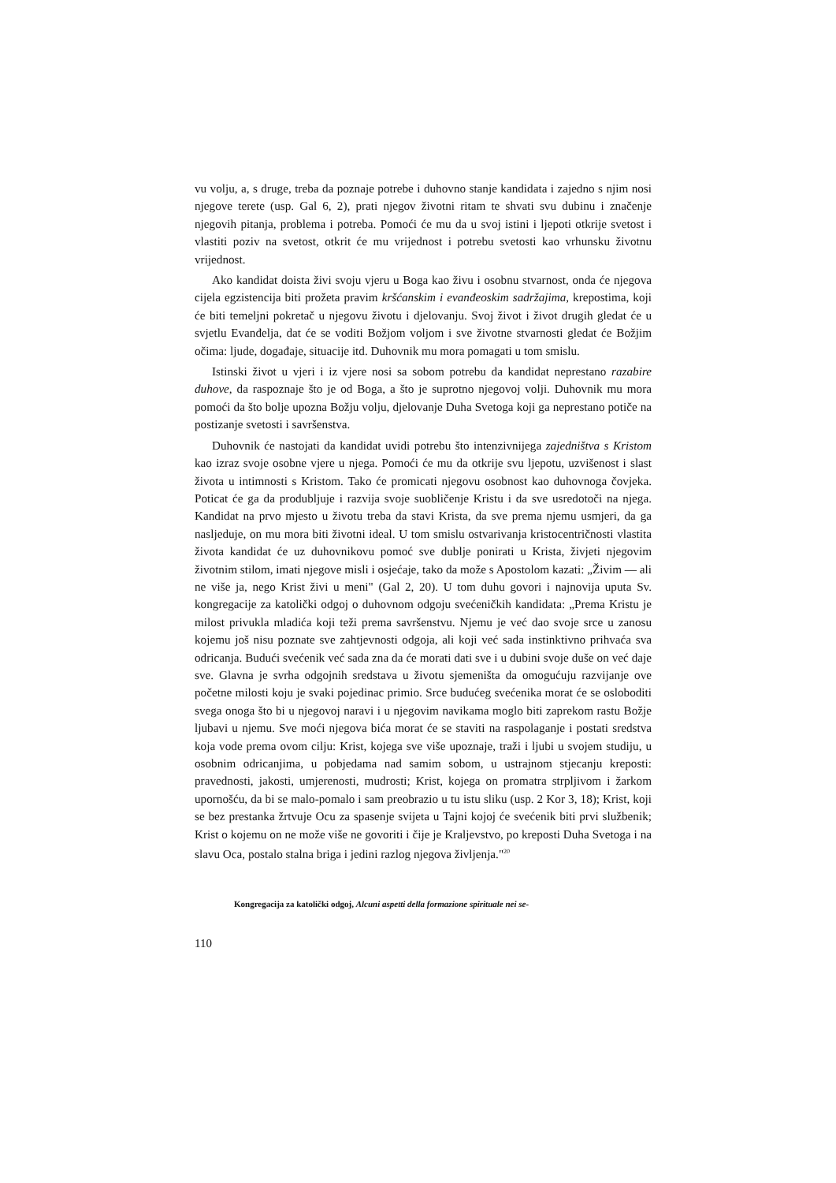vu volju, a, s druge, treba da poznaje potrebe i duhovno stanje kandidata i zajedno s njim nosi njegove terete (usp. Gal 6, 2), prati njegov životni ritam te shvati svu dubinu i značenje njegovih pitanja, problema i potreba. Pomoći će mu da u svoj istini i ljepoti otkrije svetost i vlastiti poziv na svetost, otkrit će mu vrijednost i potrebu svetosti kao vrhunsku životnu vrijednost.
Ako kandidat doista živi svoju vjeru u Boga kao živu i osobnu stvarnost, onda će njegova cijela egzistencija biti prožeta pravim kršćanskim i evanđeoskim sadržajima, krepostima, koji će biti temeljni pokretač u njegovu životu i djelovanju. Svoj život i život drugih gledat će u svjetlu Evanđelja, dat će se voditi Božjom voljom i sve životne stvarnosti gledat će Božjim očima: ljude, događaje, situacije itd. Duhovnik mu mora pomagati u tom smislu.
Istinski život u vjeri i iz vjere nosi sa sobom potrebu da kandidat neprestano razabire duhove, da raspoznaje što je od Boga, a što je suprotno njegovoj volji. Duhovnik mu mora pomoći da što bolje upozna Božju volju, djelovanje Duha Svetoga koji ga neprestano potiče na postizanje svetosti i savršenstva.
Duhovnik će nastojati da kandidat uvidi potrebu što intenzivnijega zajedništva s Kristom kao izraz svoje osobne vjere u njega. Pomoći će mu da otkrije svu ljepotu, uzvišenost i slast života u intimnosti s Kristom. Tako će promicati njegovu osobnost kao duhovnoga čovjeka. Poticat će ga da produbljuje i razvija svoje suobličenje Kristu i da sve usredotoči na njega. Kandidat na prvo mjesto u životu treba da stavi Krista, da sve prema njemu usmjeri, da ga nasljeduje, on mu mora biti životni ideal. U tom smislu ostvarivanja kristocentričnosti vlastita života kandidat će uz duhovnikovu pomoć sve dublje ponirati u Krista, živjeti njegovim životnim stilom, imati njegove misli i osjećaje, tako da može s Apostolom kazati: „Živim — ali ne više ja, nego Krist živi u meni" (Gal 2, 20). U tom duhu govori i najnovija uputa Sv. kongregacije za katolički odgoj o duhovnom odgoju svećeničkih kandidata: „Prema Kristu je milost privukla mladića koji teži prema savršenstvu. Njemu je već dao svoje srce u zanosu kojemu još nisu poznate sve zahtjevnosti odgoja, ali koji već sada instinktivno prihvaća sva odricanja. Budući svećenik već sada zna da će morati dati sve i u dubini svoje duše on već daje sve. Glavna je svrha odgojnih sredstava u životu sjemeništa da omogućuju razvijanje ove početne milosti koju je svaki pojedinac primio. Srce budućeg svećenika morat će se osloboditi svega onoga što bi u njegovoj naravi i u njegovim navikama moglo biti zaprekom rastu Božje ljubavi u njemu. Sve moći njegova bića morat će se staviti na raspolaganje i postati sredstva koja vode prema ovom cilju: Krist, kojega sve više upoznaje, traži i ljubi u svojem studiju, u osobnim odricanjima, u pobjedama nad samim sobom, u ustrajnom stjecanju kreposti: pravednosti, jakosti, umjerenosti, mudrosti; Krist, kojega on promatra strpljivom i žarkom upornošću, da bi se malo-pomalo i sam preobrazio u tu istu sliku (usp. 2 Kor 3, 18); Krist, koji se bez prestanka žrtvuje Ocu za spasenje svijeta u Tajni kojoj će svećenik biti prvi službenik; Krist o kojemu on ne može više ne govoriti i čije je Kraljevstvo, po kreposti Duha Svetoga i na slavu Oca, postalo stalna briga i jedini razlog njegova življenja."<sup>20</sup>
Kongregacija za katolički odgoj, Alcuni aspetti della formazione spirituale nei se-
110